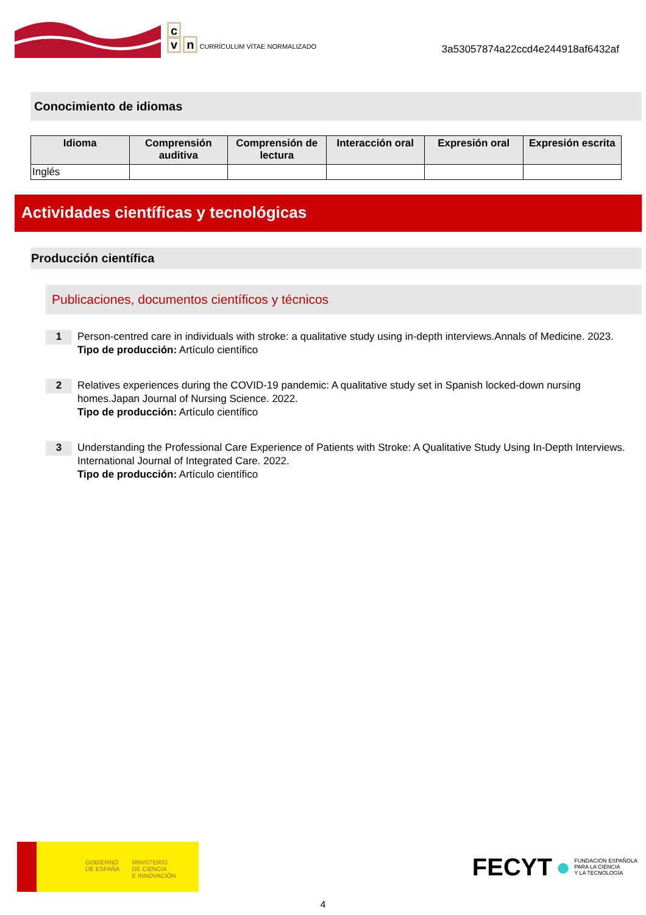c
v n CURRÍCULUM VÍTAE NORMALIZADO
3a53057874a22ccd4e244918af6432af
Conocimiento de idiomas
| Idioma | Comprensión auditiva | Comprensión de lectura | Interacción oral | Expresión oral | Expresión escrita |
| --- | --- | --- | --- | --- | --- |
| Inglés | | | | | |
Actividades científicas y tecnológicas
Producción científica
Publicaciones, documentos científicos y técnicos
1
Person-centred care in individuals with stroke: a qualitative study using in-depth interviews.Annals of Medicine. 2023.
Tipo de producción: Artículo científico
2
Relatives experiences during the COVID-19 pandemic: A qualitative study set in Spanish locked-down nursing homes.Japan Journal of Nursing Science. 2022.
Tipo de producción: Artículo científico
3
Understanding the Professional Care Experience of Patients with Stroke: A Qualitative Study Using In-Depth Interviews. International Journal of Integrated Care. 2022.
Tipo de producción: Artículo científico
GOBIERNO
DE ESPAÑA
MINISTERIO
DE CIENCIA
E INNOVACIÓN
FECYT ● FUNDACIÓN ESPAÑOLA
PARA LA CIENCIA
Y LA TECNOLOGÍA
4